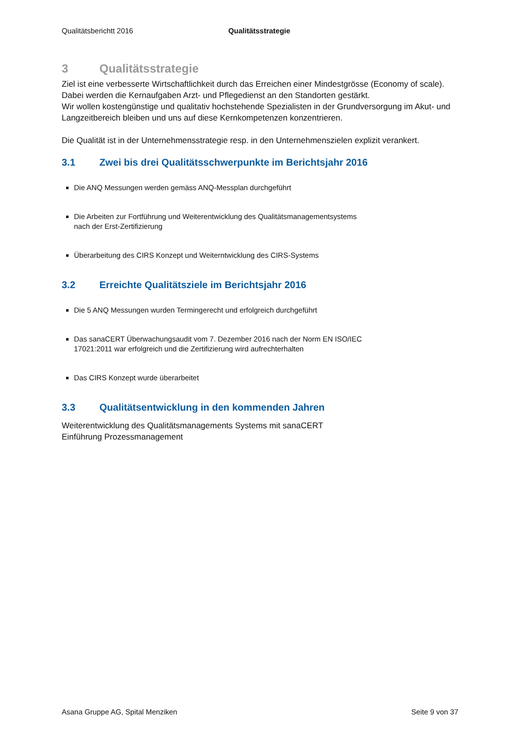Qualitätsberichtt 2016 Qualitätsstrategie
3 Qualitätsstrategie
Ziel ist eine verbesserte Wirtschaftlichkeit durch das Erreichen einer Mindestgrösse (Economy of scale). Dabei werden die Kernaufgaben Arzt- und Pflegedienst an den Standorten gestärkt.
Wir wollen kostengünstige und qualitativ hochstehende Spezialisten in der Grundversorgung im Akut- und Langzeitbereich bleiben und uns auf diese Kernkompetenzen konzentrieren.
Die Qualität ist in der Unternehmensstrategie resp. in den Unternehmenszielen explizit verankert.
3.1 Zwei bis drei Qualitätsschwerpunkte im Berichtsjahr 2016
Die ANQ Messungen werden gemäss ANQ-Messplan durchgeführt
Die Arbeiten zur Fortführung und Weiterentwicklung des Qualitätsmanagementsystems
nach der Erst-Zertifizierung
Überarbeitung des CIRS Konzept und Weiterntwicklung des CIRS-Systems
3.2 Erreichte Qualitätsziele im Berichtsjahr 2016
Die 5 ANQ Messungen wurden Termingerecht und erfolgreich durchgeführt
Das sanaCERT Überwachungsaudit vom 7. Dezember 2016 nach der Norm EN ISO/IEC
17021:2011 war erfolgreich und die Zertifizierung wird aufrechterhalten
Das CIRS Konzept wurde überarbeitet
3.3 Qualitätsentwicklung in den kommenden Jahren
Weiterentwicklung des Qualitätsmanagements Systems mit sanaCERT
Einführung Prozessmanagement
Asana Gruppe AG, Spital Menziken Seite 9 von 37